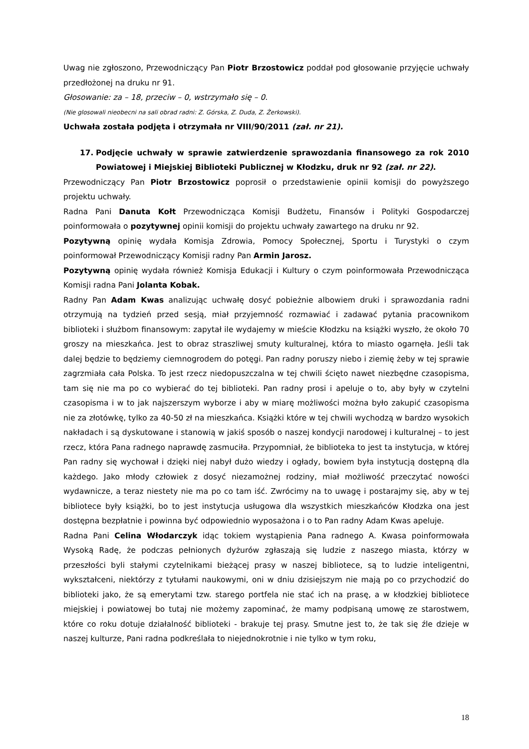Uwag nie zgłoszono, Przewodniczący Pan Piotr Brzostowicz poddał pod głosowanie przyjęcie uchwały przedłożonej na druku nr 91.
Głosowanie: za – 18, przeciw – 0, wstrzymało się – 0.
(Nie glosowali nieobecni na sali obrad radni: Z. Górska, Z. Duda, Z. Żerkowski).
Uchwała została podjęta i otrzymała nr VIII/90/2011 (zał. nr 21).
17. Podjęcie uchwały w sprawie zatwierdzenie sprawozdania finansowego za rok 2010 Powiatowej i Miejskiej Biblioteki Publicznej w Kłodzku, druk nr 92 (zał. nr 22).
Przewodniczący Pan Piotr Brzostowicz poprosił o przedstawienie opinii komisji do powyższego projektu uchwały.
Radna Pani Danuta Kołt Przewodnicząca Komisji Budżetu, Finansów i Polityki Gospodarczej poinformowała o pozytywnej opinii komisji do projektu uchwały zawartego na druku nr 92.
Pozytywną opinię wydała Komisja Zdrowia, Pomocy Społecznej, Sportu i Turystyki o czym poinformował Przewodniczący Komisji radny Pan Armin Jarosz.
Pozytywną opinię wydała również Komisja Edukacji i Kultury o czym poinformowała Przewodnicząca Komisji radna Pani Jolanta Kobak.
Radny Pan Adam Kwas analizując uchwałę dosyć pobieżnie albowiem druki i sprawozdania radni otrzymują na tydzień przed sesją, miał przyjemność rozmawiać i zadawać pytania pracownikom biblioteki i służbom finansowym: zapytał ile wydajemy w mieście Kłodzku na książki wyszło, że około 70 groszy na mieszkańca. Jest to obraz straszliwej smuty kulturalnej, która to miasto ogarnęła. Jeśli tak dalej będzie to będziemy ciemnogrodem do potęgi. Pan radny poruszy niebo i ziemię żeby w tej sprawie zagrzmiała cała Polska. To jest rzecz niedopuszczalna w tej chwili ścięto nawet niezbędne czasopisma, tam się nie ma po co wybierać do tej biblioteki. Pan radny prosi i apeluje o to, aby były w czytelni czasopisma i w to jak najszerszym wyborze i aby w miarę możliwości można było zakupić czasopisma nie za złotówkę, tylko za 40-50 zł na mieszkańca. Książki które w tej chwili wychodzą w bardzo wysokich nakładach i są dyskutowane i stanowią w jakiś sposób o naszej kondycji narodowej i kulturalnej – to jest rzecz, która Pana radnego naprawdę zasmuciła. Przypomniał, że biblioteka to jest ta instytucja, w której Pan radny się wychował i dzięki niej nabył dużo wiedzy i ogłady, bowiem była instytucją dostępną dla każdego. Jako młody człowiek z dosyć niezamożnej rodziny, miał możliwość przeczytać nowości wydawnicze, a teraz niestety nie ma po co tam iść. Zwrócimy na to uwagę i postarajmy się, aby w tej bibliotece były książki, bo to jest instytucja usługowa dla wszystkich mieszkańców Kłodzka ona jest dostępna bezpłatnie i powinna być odpowiednio wyposażona i o to Pan radny Adam Kwas apeluje.
Radna Pani Celina Włodarczyk idąc tokiem wystąpienia Pana radnego A. Kwasa poinformowała Wysoką Radę, że podczas pełnionych dyżurów zgłaszają się ludzie z naszego miasta, którzy w przeszłości byli stałymi czytelnikami bieżącej prasy w naszej bibliotece, są to ludzie inteligentni, wykształceni, niektórzy z tytułami naukowymi, oni w dniu dzisiejszym nie mają po co przychodzić do biblioteki jako, że są emerytami tzw. starego portfela nie stać ich na prasę, a w kłodzkiej bibliotece miejskiej i powiatowej bo tutaj nie możemy zapominać, że mamy podpisaną umowę ze starostwem, które co roku dotuje działalność biblioteki - brakuje tej prasy. Smutne jest to, że tak się źle dzieje w naszej kulturze, Pani radna podkreślała to niejednokrotnie i nie tylko w tym roku,
18